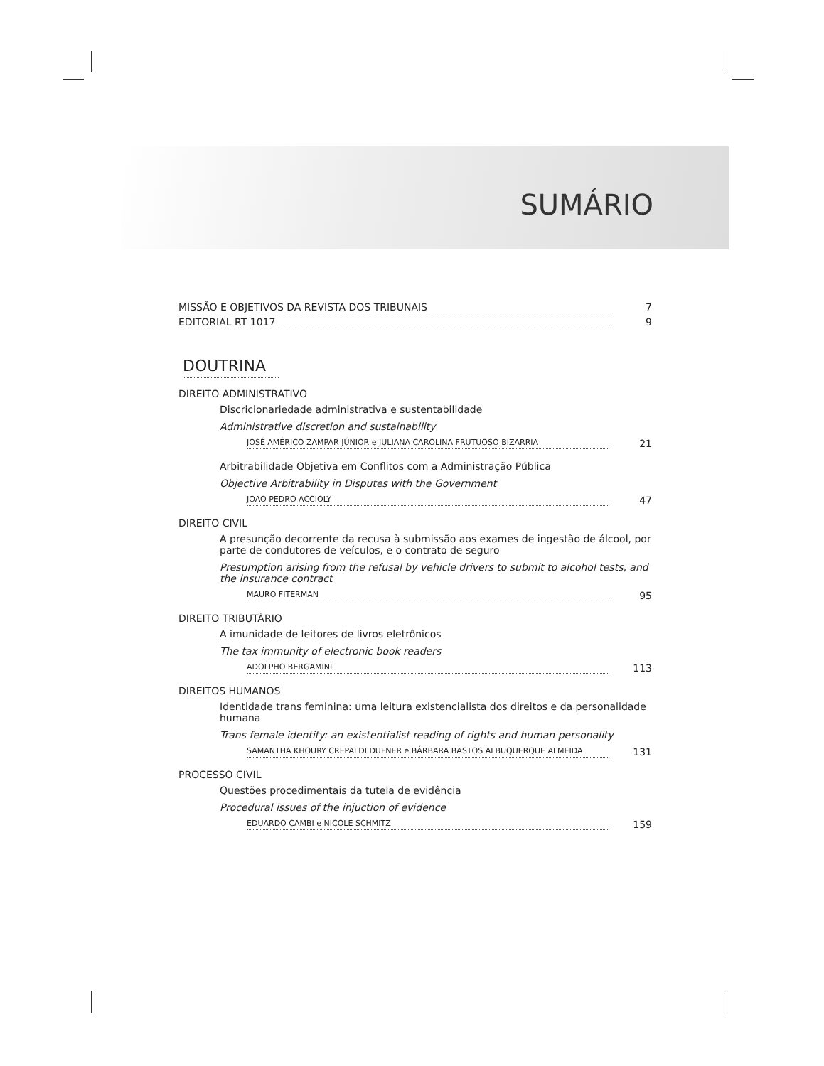SUMÁRIO
MISSÃO E OBJETIVOS DA REVISTA DOS TRIBUNAIS 7
EDITORIAL RT 1017 9
DOUTRINA
DIREITO ADMINISTRATIVO
Discricionariedade administrativa e sustentabilidade
Administrative discretion and sustainability
JOSÉ AMÉRICO ZAMPAR JÚNIOR e JULIANA CAROLINA FRUTUOSO BIZARRIA 21
Arbitrabilidade Objetiva em Conflitos com a Administração Pública
Objective Arbitrability in Disputes with the Government
JOÃO PEDRO ACCIOLY 47
DIREITO CIVIL
A presunção decorrente da recusa à submissão aos exames de ingestão de álcool, por parte de condutores de veículos, e o contrato de seguro
Presumption arising from the refusal by vehicle drivers to submit to alcohol tests, and the insurance contract
MAURO FITERMAN 95
DIREITO TRIBUTÁRIO
A imunidade de leitores de livros eletrônicos
The tax immunity of electronic book readers
ADOLPHO BERGAMINI 113
DIREITOS HUMANOS
Identidade trans feminina: uma leitura existencialista dos direitos e da personalidade humana
Trans female identity: an existentialist reading of rights and human personality
SAMANTHA KHOURY CREPALDI DUFNER e BÁRBARA BASTOS ALBUQUERQUE ALMEIDA 131
PROCESSO CIVIL
Questões procedimentais da tutela de evidência
Procedural issues of the injuction of evidence
EDUARDO CAMBI e NICOLE SCHMITZ 159